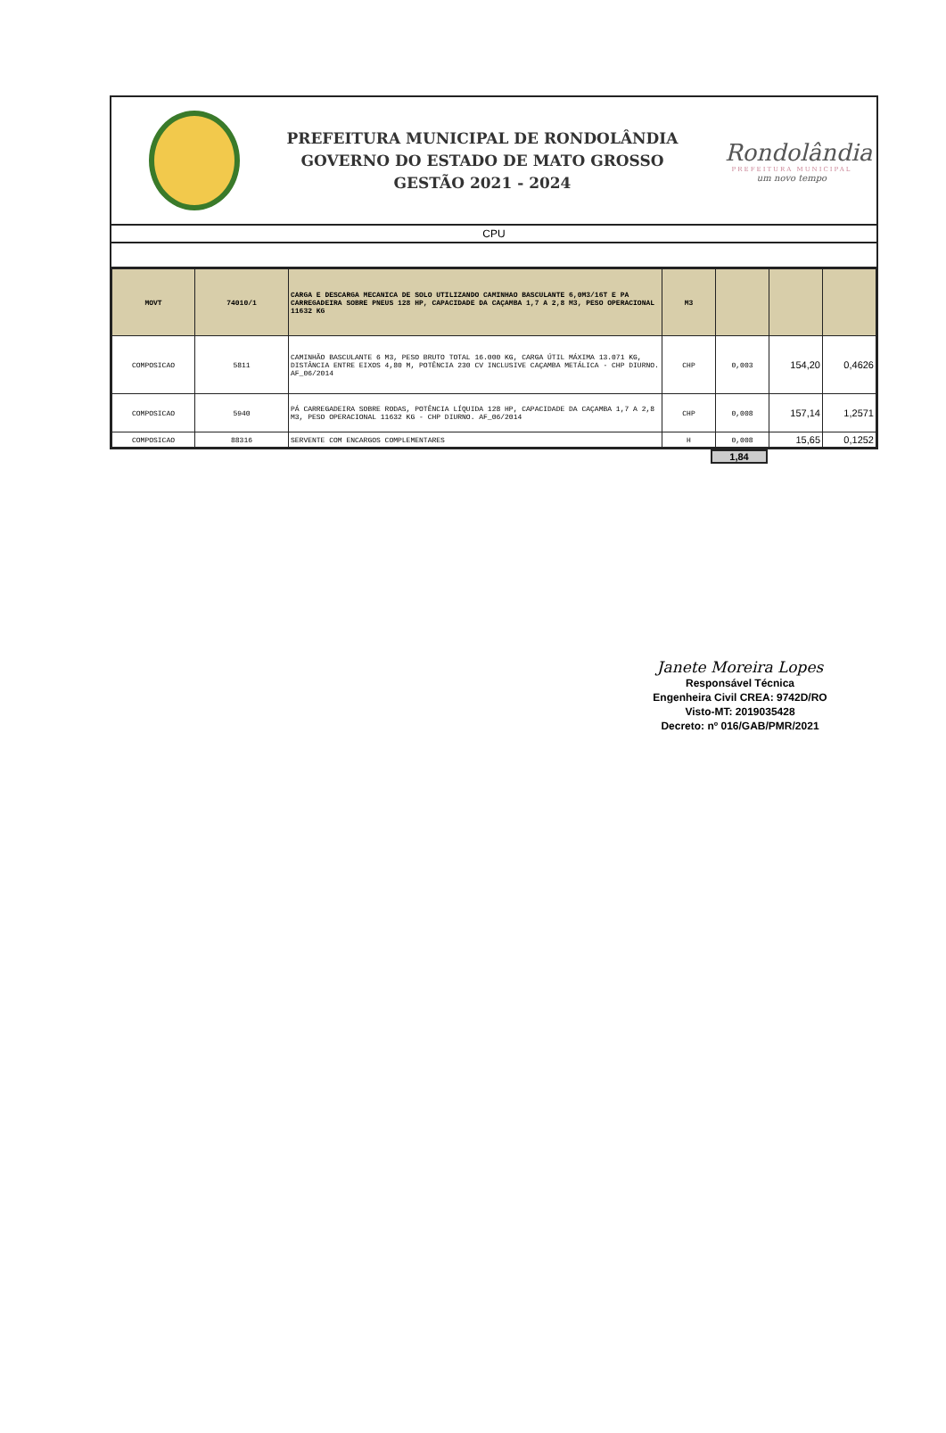PREFEITURA MUNICIPAL DE RONDOLÂNDIA
GOVERNO DO ESTADO DE MATO GROSSO
GESTÃO 2021 - 2024
Rondolândia
PREFEITURA MUNICIPAL
um novo tempo
CPU
| MOVT | 74010/1 | CARGA E DESCARGA MECANICA DE SOLO UTILIZANDO CAMINHAO BASCULANTE 6,0M3/16T E PA CARREGADEIRA SOBRE PNEUS 128 HP, CAPACIDADE DA CAÇAMBA 1,7 A 2,8 M3, PESO OPERACIONAL 11632 KG | M3 | | | |
| COMPOSICAO | 5811 | CAMINHÃO BASCULANTE 6 M3, PESO BRUTO TOTAL 16.000 KG, CARGA ÚTIL MÁXIMA 13.071 KG, DISTÂNCIA ENTRE EIXOS 4,80 M, POTÊNCIA 230 CV INCLUSIVE CAÇAMBA METÁLICA - CHP DIURNO. AF_06/2014 | CHP | 0,003 | 154,20 | 0,4626 |
| COMPOSICAO | 5940 | PÁ CARREGADEIRA SOBRE RODAS, POTÊNCIA LÍQUIDA 128 HP, CAPACIDADE DA CAÇAMBA 1,7 A 2,8 M3, PESO OPERACIONAL 11632 KG - CHP DIURNO. AF_06/2014 | CHP | 0,008 | 157,14 | 1,2571 |
| COMPOSICAO | 88316 | SERVENTE COM ENCARGOS COMPLEMENTARES | H | 0,008 | 15,65 | 0,1252 |
1,84
Janete Moreira Lopes
Responsável Técnica
Engenheira Civil CREA: 9742D/RO
Visto-MT: 2019035428
Decreto: nº 016/GAB/PMR/2021